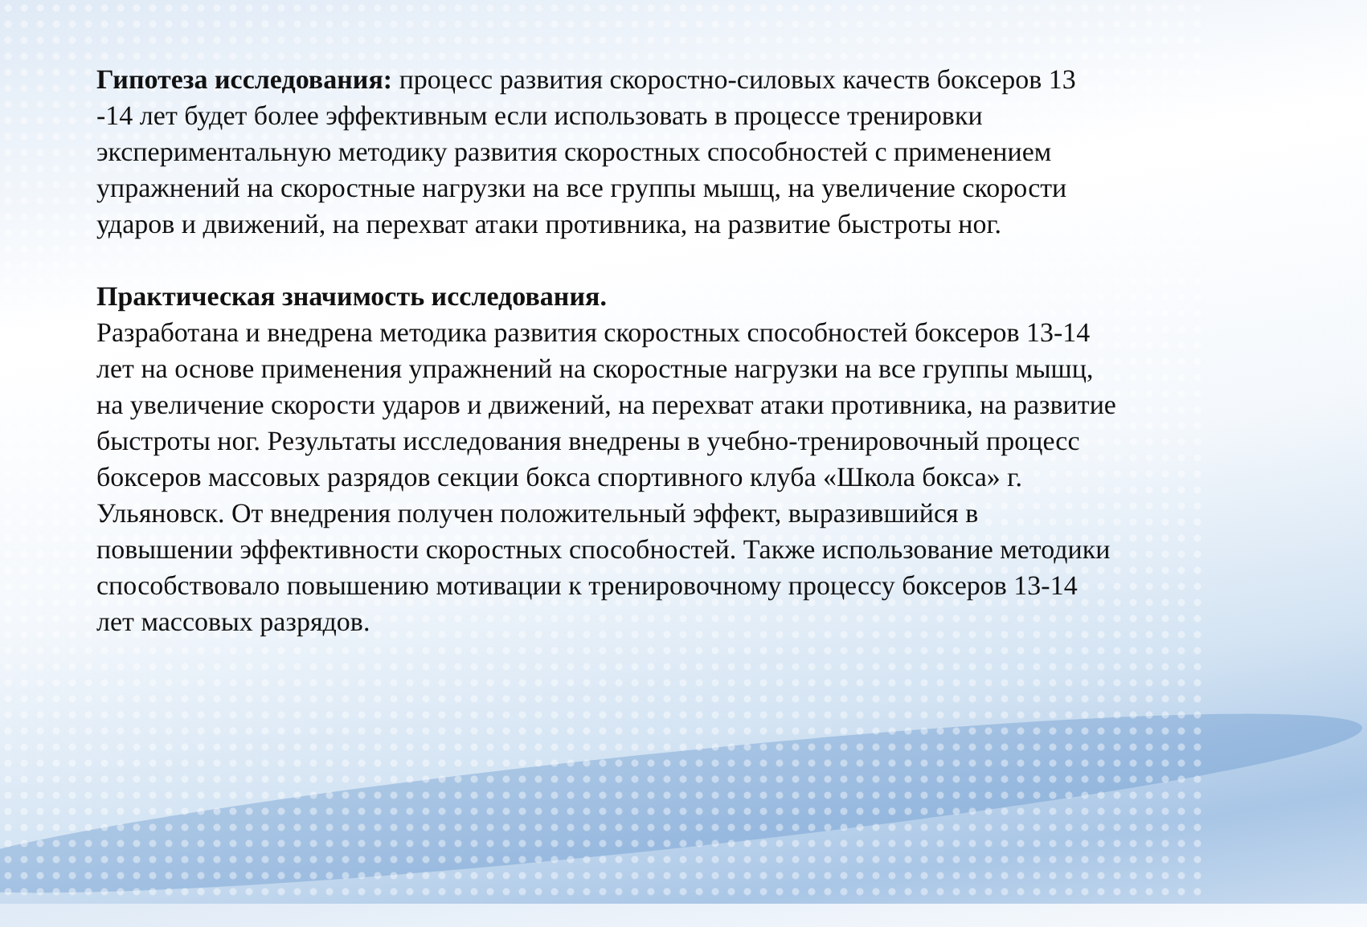Гипотеза исследования: процесс развития скоростно-силовых качеств боксеров 13 -14 лет будет более эффективным если использовать в процессе тренировки экспериментальную методику развития скоростных способностей с применением упражнений на скоростные нагрузки на все группы мышц, на увеличение скорости ударов и движений, на перехват атаки противника, на развитие быстроты ног.
Практическая значимость исследования.
Разработана и внедрена методика развития скоростных способностей боксеров 13-14 лет на основе применения упражнений на скоростные нагрузки на все группы мышц, на увеличение скорости ударов и движений, на перехват атаки противника, на развитие быстроты ног. Результаты исследования внедрены в учебно-тренировочный процесс боксеров массовых разрядов секции бокса спортивного клуба «Школа бокса» г. Ульяновск. От внедрения получен положительный эффект, выразившийся в повышении эффективности скоростных способностей. Также использование методики способствовало повышению мотивации к тренировочному процессу боксеров 13-14 лет массовых разрядов.